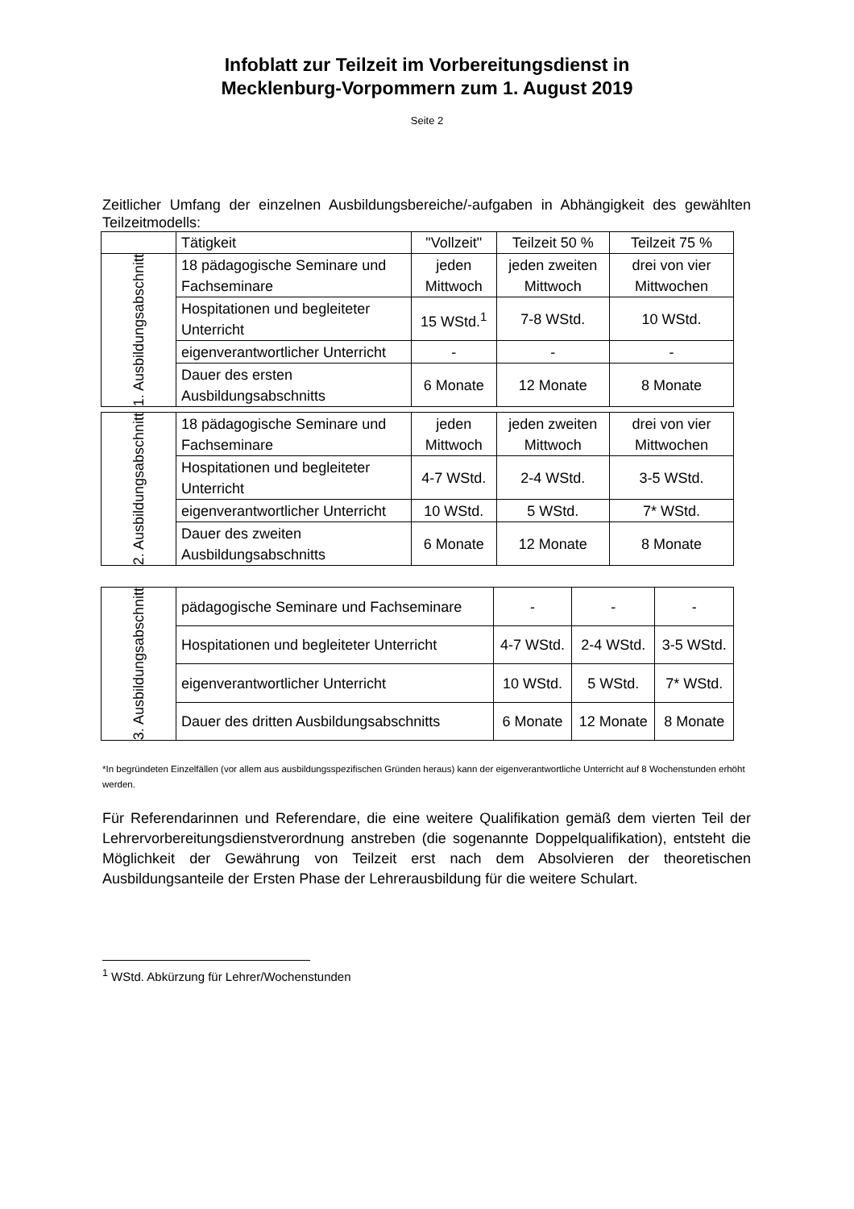Infoblatt zur Teilzeit im Vorbereitungsdienst in
Mecklenburg-Vorpommern zum 1. August 2019
Seite 2
Zeitlicher Umfang der einzelnen Ausbildungsbereiche/-aufgaben in Abhängigkeit des gewählten Teilzeitmodells:
| | Tätigkeit | "Vollzeit" | Teilzeit 50 % | Teilzeit 75 % |
| 1. Ausbildungsabschnitt | 18 pädagogische Seminare und Fachseminare | jeden Mittwoch | jeden zweiten Mittwoch | drei von vier Mittwochen |
| | Hospitationen und begleiteter Unterricht | 15 WStd.<sup>1</sup> | 7-8 WStd. | 10 WStd. |
| | eigenverantwortlicher Unterricht | - | - | - |
| | Dauer des ersten Ausbildungsabschnitts | 6 Monate | 12 Monate | 8 Monate |
| 2. Ausbildungsabschnitt | 18 pädagogische Seminare und Fachseminare | jeden Mittwoch | jeden zweiten Mittwoch | drei von vier Mittwochen |
| | Hospitationen und begleiteter Unterricht | 4-7 WStd. | 2-4 WStd. | 3-5 WStd. |
| | eigenverantwortlicher Unterricht | 10 WStd. | 5 WStd. | 7* WStd. |
| | Dauer des zweiten Ausbildungsabschnitts | 6 Monate | 12 Monate | 8 Monate |
| 3. Ausbildungsabschnitt | pädagogische Seminare und Fachseminare | - | - | - |
| | Hospitationen und begleiteter Unterricht | 4-7 WStd. | 2-4 WStd. | 3-5 WStd. |
| | eigenverantwortlicher Unterricht | 10 WStd. | 5 WStd. | 7* WStd. |
| | Dauer des dritten Ausbildungsabschnitts | 6 Monate | 12 Monate | 8 Monate |
*In begründeten Einzelfällen (vor allem aus ausbildungsspezifischen Gründen heraus) kann der eigenverantwortliche Unterricht auf 8 Wochenstunden erhöht werden.
Für Referendarinnen und Referendare, die eine weitere Qualifikation gemäß dem vierten Teil der Lehrervorbereitungsdienstverordnung anstreben (die sogenannte Doppelqualifikation), entsteht die Möglichkeit der Gewährung von Teilzeit erst nach dem Absolvieren der theoretischen Ausbildungsanteile der Ersten Phase der Lehrerausbildung für die weitere Schulart.
<sup>1</sup> WStd. Abkürzung für Lehrer/Wochenstunden